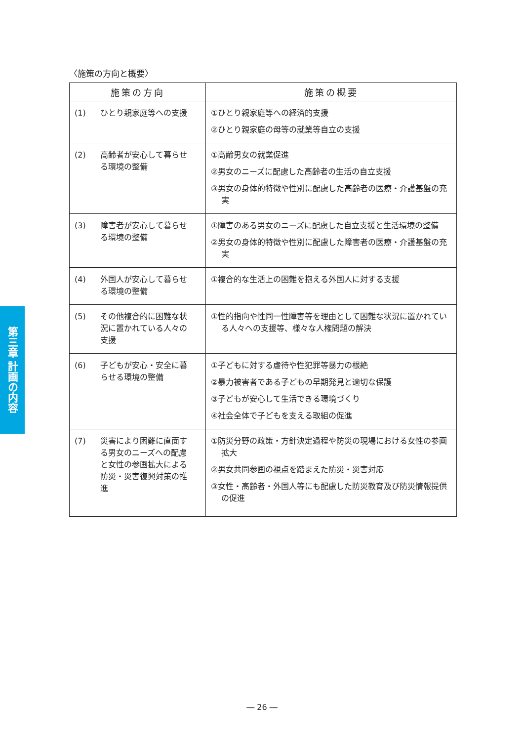第三章 計画の内容
〈施策の方向と概要〉
| 施策の方向 | 施策の概要 |
| --- | --- |
| (1) ひとり親家庭等への支援 | ①ひとり親家庭等への経済的支援 ②ひとり親家庭の母等の就業等自立の支援 |
| (2) 高齢者が安心して暮らせる環境の整備 | ①高齢男女の就業促進 ②男女のニーズに配慮した高齢者の生活の自立支援 ③男女の身体的特徴や性別に配慮した高齢者の医療・介護基盤の充実 |
| (3) 障害者が安心して暮らせる環境の整備 | ①障害のある男女のニーズに配慮した自立支援と生活環境の整備 ②男女の身体的特徴や性別に配慮した障害者の医療・介護基盤の充実 |
| (4) 外国人が安心して暮らせる環境の整備 | ①複合的な生活上の困難を抱える外国人に対する支援 |
| (5) その他複合的に困難な状況に置かれている人々の支援 | ①性的指向や性同一性障害等を理由として困難な状況に置かれている人々への支援等、様々な人権問題の解決 |
| (6) 子どもが安心・安全に暮らせる環境の整備 | ①子どもに対する虐待や性犯罪等暴力の根絶 ②暴力被害者である子どもの早期発見と適切な保護 ③子どもが安心して生活できる環境づくり ④社会全体で子どもを支える取組の促進 |
| (7) 災害により困難に直面する男女のニーズへの配慮と女性の参画拡大による防災・災害復興対策の推進 | ①防災分野の政策・方針決定過程や防災の現場における女性の参画拡大 ②男女共同参画の視点を踏まえた防災・災害対応 ③女性・高齢者・外国人等にも配慮した防災教育及び防災情報提供の促進 |
― 26 ―